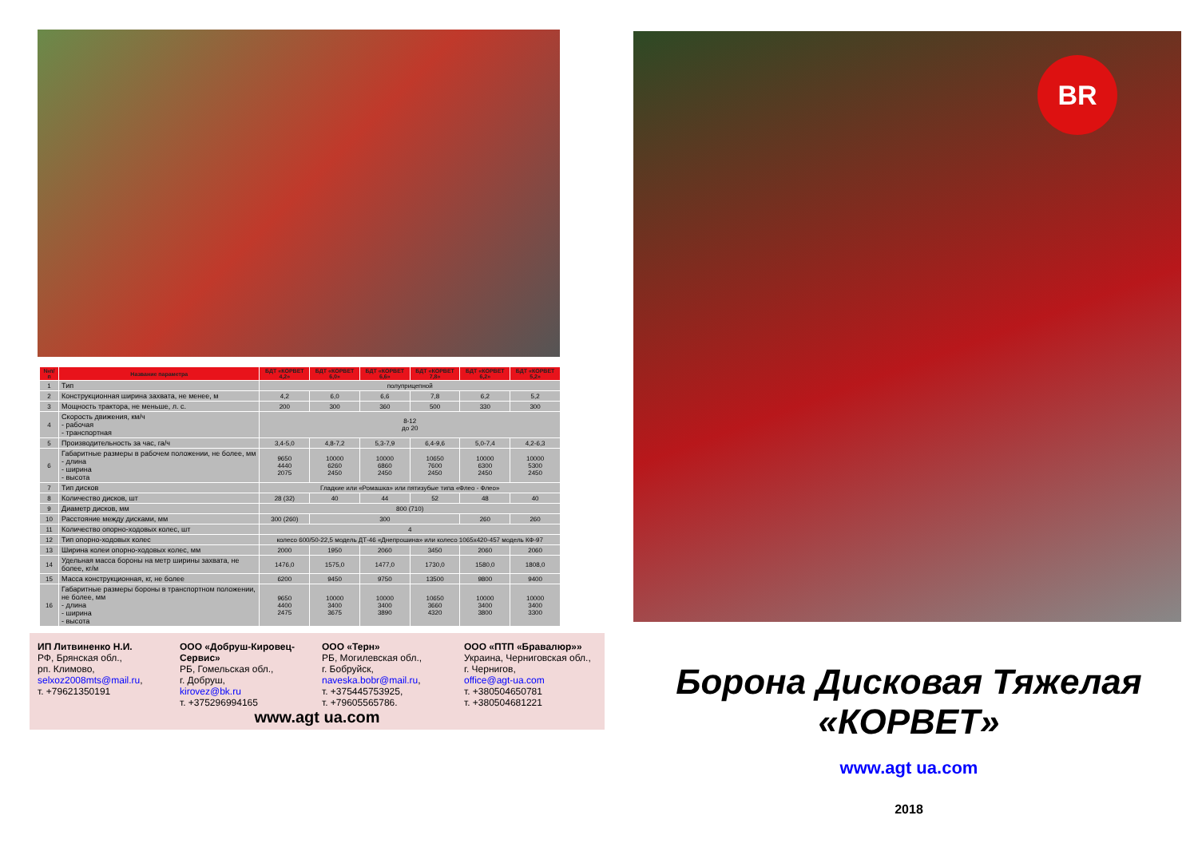| №п/п | Название параметра | БДТ «КОРВЕТ 4,2» | БДТ «КОРВЕТ 6,0» | БДТ «КОРВЕТ 6,6» | БДТ «КОРВЕТ 7,8» | БДТ «КОРВЕТ 6,2» | БДТ «КОРВЕТ 5,2» |
| --- | --- | --- | --- | --- | --- | --- | --- |
| 1 | Тип | полуприцепной | | | | | |
| 2 | Конструкционная ширина захвата, не менее, м | 4,2 | 6,0 | 6,6 | 7,8 | 6,2 | 5,2 |
| 3 | Мощность трактора, не меньше, л. с. | 200 | 300 | 360 | 500 | 330 | 300 |
| 4 | Скорость движения, км/ч - рабочая - транспортная | 8-12 до 20 | | | | | |
| 5 | Производительность за час, га/ч | 3,4-5,0 | 4,8-7,2 | 5,3-7,9 | 6,4-9,6 | 5,0-7,4 | 4,2-6,3 |
| 6 | Габаритные размеры в рабочем положении, не более, мм - длина - ширина - высота | 9650 4440 2075 | 10000 6260 2450 | 10000 6860 2450 | 10650 7600 2450 | 10000 6300 2450 | 10000 5300 2450 |
| 7 | Тип дисков | Гладкие или «Ромашка» или пятизубые типа «Флео - Флео» | | | | | |
| 8 | Количество дисков, шт | 28 (32) | 40 | 44 | 52 | 48 | 40 |
| 9 | Диаметр дисков, мм | 800 (710) | | | | | |
| 10 | Расстояние между дисками, мм | 300 (260) | 300 | | | 260 | 260 |
| 11 | Количество опорно-ходовых колес, шт | 4 | | | | | |
| 12 | Тип опорно-ходовых колес | колесо 600/50-22,5 модель ДТ-46 «Днепрошина» или колесо 1065х420-457 модель КФ-97 | | | | | |
| 13 | Ширина колеи опорно-ходовых колес, мм | 2000 | 1950 | 2060 | 3450 | 2060 | 2060 |
| 14 | Удельная масса бороны на метр ширины захвата, не более, кг/м | 1476,0 | 1575,0 | 1477,0 | 1730,0 | 1580,0 | 1808,0 |
| 15 | Масса конструкционная, кг, не более | 6200 | 9450 | 9750 | 13500 | 9800 | 9400 |
| 16 | Габаритные размеры бороны в транспортном положении, не более, мм - длина - ширина - высота | 9650 4400 2475 | 10000 3400 3675 | 10000 3400 3890 | 10650 3660 4320 | 10000 3400 3800 | 10000 3400 3300 |
ИП Литвиненко Н.И.
РФ, Брянская обл.,
рп. Климово,
selxoz2008mts@mail.ru,
т. +79621350191
ООО «Добруш-Кировец-Сервис»
РБ, Гомельская обл.,
г. Добруш,
kirovez@bk.ru
т. +375296994165
ООО «Терн»
РБ, Могилевская обл.,
г. Бобруйск,
naveska.bobr@mail.ru,
т. +375445753925,
т. +79605565786.
ООО «ПТП «Бравалюр»»
Украина, Черниговская обл., г. Чернигов,
office@agt-ua.com
т. +380504650781
т. +380504681221
www.agt ua.com
BR
Борона Дисковая Тяжелая «КОРВЕТ»
www.agt ua.com
2018